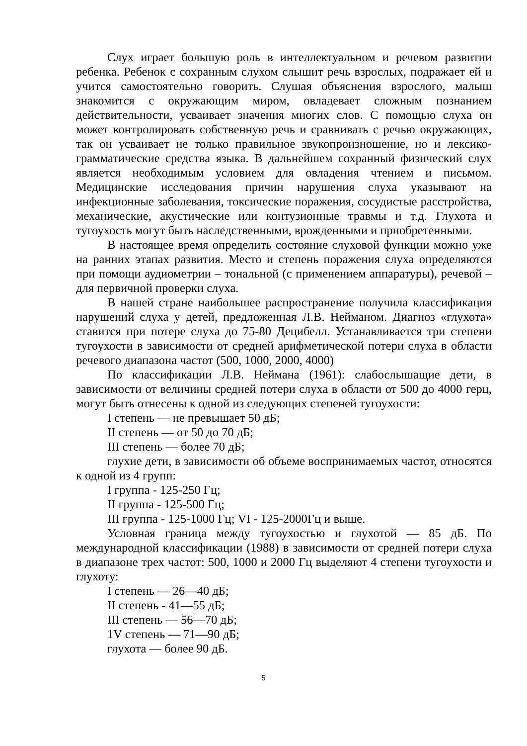Слух играет большую роль в интеллектуальном и речевом развитии ребенка. Ребенок с сохранным слухом слышит речь взрослых, подражает ей и учится самостоятельно говорить. Слушая объяснения взрослого, малыш знакомится с окружающим миром, овладевает сложным познанием действительности, усваивает значения многих слов. С помощью слуха он может контролировать собственную речь и сравнивать с речью окружающих, так он усваивает не только правильное звукопроизношение, но и лексико-грамматические средства языка. В дальнейшем сохранный физический слух является необходимым условием для овладения чтением и письмом. Медицинские исследования причин нарушения слуха указывают на инфекционные заболевания, токсические поражения, сосудистые расстройства, механические, акустические или контузионные травмы и т.д. Глухота и тугоухость могут быть наследственными, врожденными и приобретенными.
В настоящее время определить состояние слуховой функции можно уже на ранних этапах развития. Место и степень поражения слуха определяются при помощи аудиометрии – тональной (с применением аппаратуры), речевой –для первичной проверки слуха.
В нашей стране наибольшее распространение получила классификация нарушений слуха у детей, предложенная Л.В. Нейманом. Диагноз «глухота» ставится при потере слуха до 75-80 Децибелл. Устанавливается три степени тугоухости в зависимости от средней арифметической потери слуха в области речевого диапазона частот (500, 1000, 2000, 4000)
По классификации Л.В. Неймана (1961): слабослышащие дети, в зависимости от величины средней потери слуха в области от 500 до 4000 герц, могут быть отнесены к одной из следующих степеней тугоухости:
I степень — не превышает 50 дБ;
II степень — от 50 до 70 дБ;
III степень — более 70 дБ;
глухие дети, в зависимости об объеме воспринимаемых частот, относятся к одной из 4 групп:
I группа - 125-250 Гц;
II группа - 125-500 Гц;
III группа - 125-1000 Гц; VI - 125-2000Гц и выше.
Условная граница между тугоухостью и глухотой — 85 дБ. По международной классификации (1988) в зависимости от средней потери слуха в диапазоне трех частот: 500, 1000 и 2000 Гц выделяют 4 степени тугоухости и глухоту:
I степень — 26—40 дБ;
II степень - 41—55 дБ;
III степень — 56—70 дБ;
1V степень — 71—90 дБ;
глухота — более 90 дБ.
5